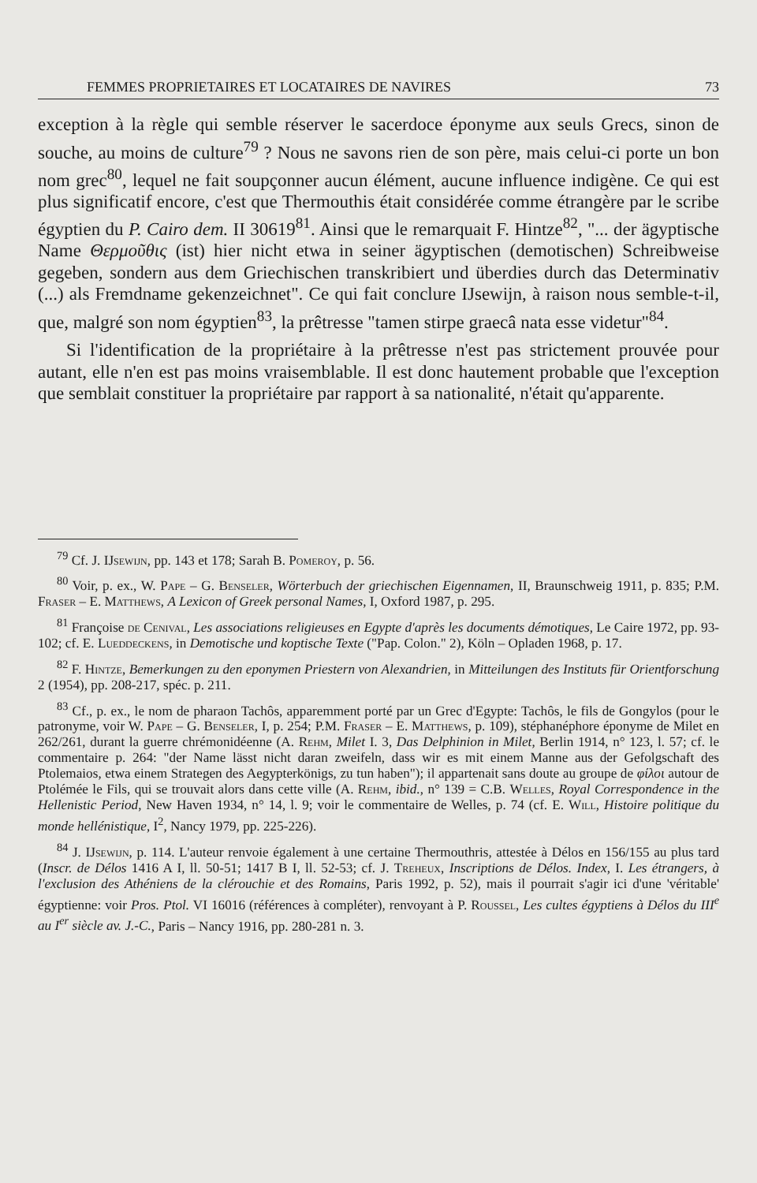FEMMES PROPRIETAIRES ET LOCATAIRES DE NAVIRES 73
exception à la règle qui semble réserver le sacerdoce éponyme aux seuls Grecs, sinon de souche, au moins de culture<sup>79</sup> ? Nous ne savons rien de son père, mais celui-ci porte un bon nom grec<sup>80</sup>, lequel ne fait soupçonner aucun élément, aucune influence indigène. Ce qui est plus significatif encore, c'est que Thermouthis était considérée comme étrangère par le scribe égyptien du P. Cairo dem. II 30619<sup>81</sup>. Ainsi que le remarquait F. Hintze<sup>82</sup>, "... der ägyptische Name Θερμοῦθις (ist) hier nicht etwa in seiner ägyptischen (demotischen) Schreibweise gegeben, sondern aus dem Griechischen transkribiert und überdies durch das Determinativ (...) als Fremdname gekenzeichnet". Ce qui fait conclure IJsewijn, à raison nous semble-t-il, que, malgré son nom égyptien<sup>83</sup>, la prêtresse "tamen stirpe graecâ nata esse videtur"<sup>84</sup>.
Si l'identification de la propriétaire à la prêtresse n'est pas strictement prouvée pour autant, elle n'en est pas moins vraisemblable. Il est donc hautement probable que l'exception que semblait constituer la propriétaire par rapport à sa nationalité, n'était qu'apparente.
<sup>79</sup> Cf. J. IJsewijn, pp. 143 et 178; Sarah B. Pomeroy, p. 56.
<sup>80</sup> Voir, p. ex., W. Pape – G. Benseler, Wörterbuch der griechischen Eigennamen, II, Braunschweig 1911, p. 835; P.M. Fraser – E. Matthews, A Lexicon of Greek personal Names, I, Oxford 1987, p. 295.
<sup>81</sup> Françoise de Cenival, Les associations religieuses en Egypte d'après les documents démotiques, Le Caire 1972, pp. 93-102; cf. E. Lueddeckens, in Demotische und koptische Texte ("Pap. Colon." 2), Köln – Opladen 1968, p. 17.
<sup>82</sup> F. Hintze, Bemerkungen zu den eponymen Priestern von Alexandrien, in Mitteilungen des Instituts für Orientforschung 2 (1954), pp. 208-217, spéc. p. 211.
<sup>83</sup> Cf., p. ex., le nom de pharaon Tachôs, apparemment porté par un Grec d'Egypte: Tachôs, le fils de Gongylos (pour le patronyme, voir W. Pape – G. Benseler, I, p. 254; P.M. Fraser – E. Matthews, p. 109), stéphanéphore éponyme de Milet en 262/261, durant la guerre chrémonidéenne (A. Rehm, Milet I. 3, Das Delphinion in Milet, Berlin 1914, n° 123, l. 57; cf. le commentaire p. 264: "der Name lässt nicht daran zweifeln, dass wir es mit einem Manne aus der Gefolgschaft des Ptolemaios, etwa einem Strategen des Aegypterkönigs, zu tun haben"); il appartenait sans doute au groupe de φίλοι autour de Ptolémée le Fils, qui se trouvait alors dans cette ville (A. Rehm, ibid., n° 139 = C.B. Welles, Royal Correspondence in the Hellenistic Period, New Haven 1934, n° 14, l. 9; voir le commentaire de Welles, p. 74 (cf. E. Will, Histoire politique du monde hellénistique, I<sup>2</sup>, Nancy 1979, pp. 225-226).
<sup>84</sup> J. IJsewijn, p. 114. L'auteur renvoie également à une certaine Thermouthris, attestée à Délos en 156/155 au plus tard (Inscr. de Délos 1416 A I, ll. 50-51; 1417 B I, ll. 52-53; cf. J. Treheux, Inscriptions de Délos. Index, I. Les étrangers, à l'exclusion des Athéniens de la clérouchie et des Romains, Paris 1992, p. 52), mais il pourrait s'agir ici d'une 'véritable' égyptienne: voir Pros. Ptol. VI 16016 (références à compléter), renvoyant à P. Roussel, Les cultes égyptiens à Délos du III<sup>e</sup> au I<sup>er</sup> siècle av. J.-C., Paris – Nancy 1916, pp. 280-281 n. 3.